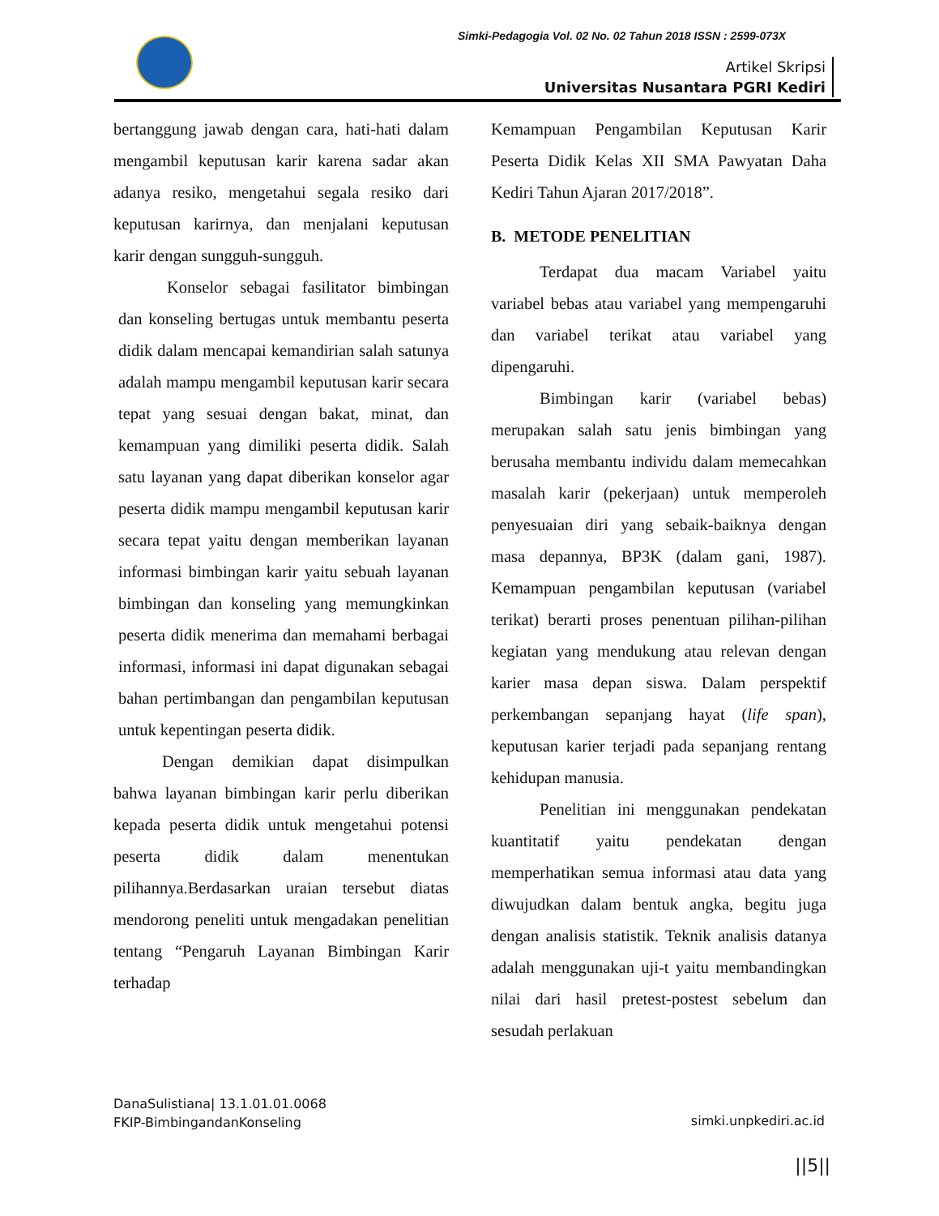Simki-Pedagogia Vol. 02 No. 02 Tahun 2018 ISSN : 2599-073X
Artikel Skripsi
Universitas Nusantara PGRI Kediri
bertanggung jawab dengan cara, hati-hati dalam mengambil keputusan karir karena sadar akan adanya resiko, mengetahui segala resiko dari keputusan karirnya, dan menjalani keputusan karir dengan sungguh-sungguh.
Konselor sebagai fasilitator bimbingan dan konseling bertugas untuk membantu peserta didik dalam mencapai kemandirian salah satunya adalah mampu mengambil keputusan karir secara tepat yang sesuai dengan bakat, minat, dan kemampuan yang dimiliki peserta didik. Salah satu layanan yang dapat diberikan konselor agar peserta didik mampu mengambil keputusan karir secara tepat yaitu dengan memberikan layanan informasi bimbingan karir yaitu sebuah layanan bimbingan dan konseling yang memungkinkan peserta didik menerima dan memahami berbagai informasi, informasi ini dapat digunakan sebagai bahan pertimbangan dan pengambilan keputusan untuk kepentingan peserta didik.
Dengan demikian dapat disimpulkan bahwa layanan bimbingan karir perlu diberikan kepada peserta didik untuk mengetahui potensi peserta didik dalam menentukan pilihannya.Berdasarkan uraian tersebut diatas mendorong peneliti untuk mengadakan penelitian tentang “Pengaruh Layanan Bimbingan Karir terhadap
Kemampuan Pengambilan Keputusan Karir Peserta Didik Kelas XII SMA Pawyatan Daha Kediri Tahun Ajaran 2017/2018”.
B. METODE PENELITIAN
Terdapat dua macam Variabel yaitu variabel bebas atau variabel yang mempengaruhi dan variabel terikat atau variabel yang dipengaruhi.
Bimbingan karir (variabel bebas) merupakan salah satu jenis bimbingan yang berusaha membantu individu dalam memecahkan masalah karir (pekerjaan) untuk memperoleh penyesuaian diri yang sebaik-baiknya dengan masa depannya, BP3K (dalam gani, 1987). Kemampuan pengambilan keputusan (variabel terikat) berarti proses penentuan pilihan-pilihan kegiatan yang mendukung atau relevan dengan karier masa depan siswa. Dalam perspektif perkembangan sepanjang hayat (life span), keputusan karier terjadi pada sepanjang rentang kehidupan manusia.
Penelitian ini menggunakan pendekatan kuantitatif yaitu pendekatan dengan memperhatikan semua informasi atau data yang diwujudkan dalam bentuk angka, begitu juga dengan analisis statistik. Teknik analisis datanya adalah menggunakan uji-t yaitu membandingkan nilai dari hasil pretest-postest sebelum dan sesudah perlakuan
DanaSulistiana| 13.1.01.01.0068
FKIP-BimbingandanKonseling
simki.unpkediri.ac.id
||5||